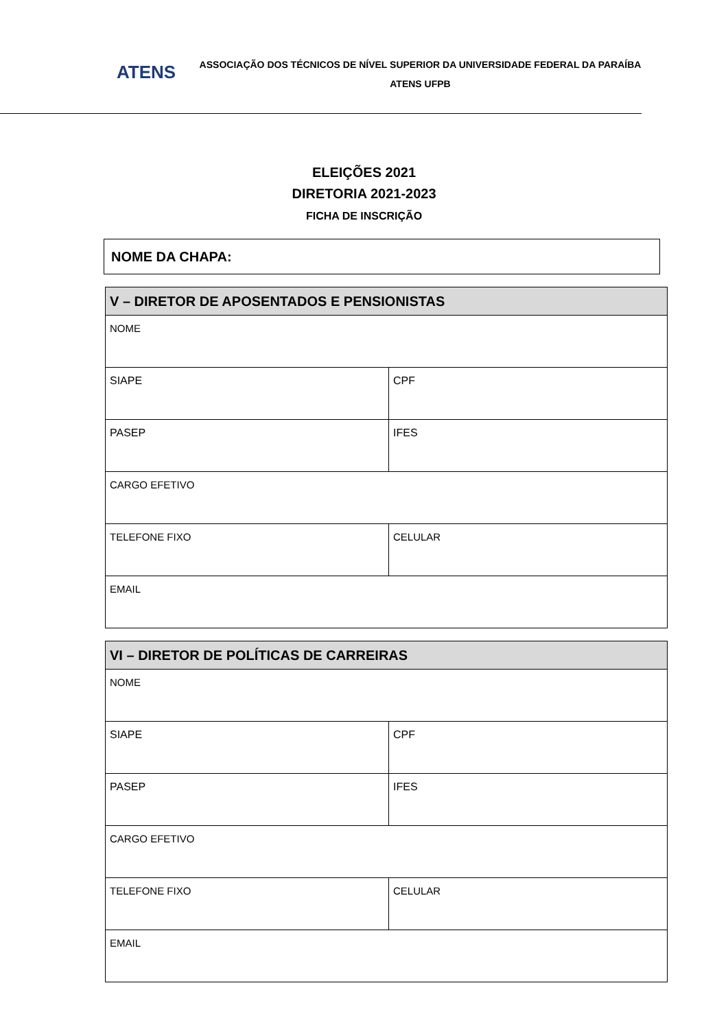ATENS
ASSOCIAÇÃO DOS TÉCNICOS DE NÍVEL SUPERIOR DA UNIVERSIDADE FEDERAL DA PARAÍBA
ATENS UFPB
ELEIÇÕES 2021
DIRETORIA 2021-2023
FICHA DE INSCRIÇÃO
NOME DA CHAPA:
| V – DIRETOR DE APOSENTADOS E PENSIONISTAS | |
| --- | --- |
| NOME | |
| SIAPE | CPF |
| PASEP | IFES |
| CARGO EFETIVO | |
| TELEFONE FIXO | CELULAR |
| EMAIL | |
| VI – DIRETOR DE POLÍTICAS DE CARREIRAS | |
| --- | --- |
| NOME | |
| SIAPE | CPF |
| PASEP | IFES |
| CARGO EFETIVO | |
| TELEFONE FIXO | CELULAR |
| EMAIL | |